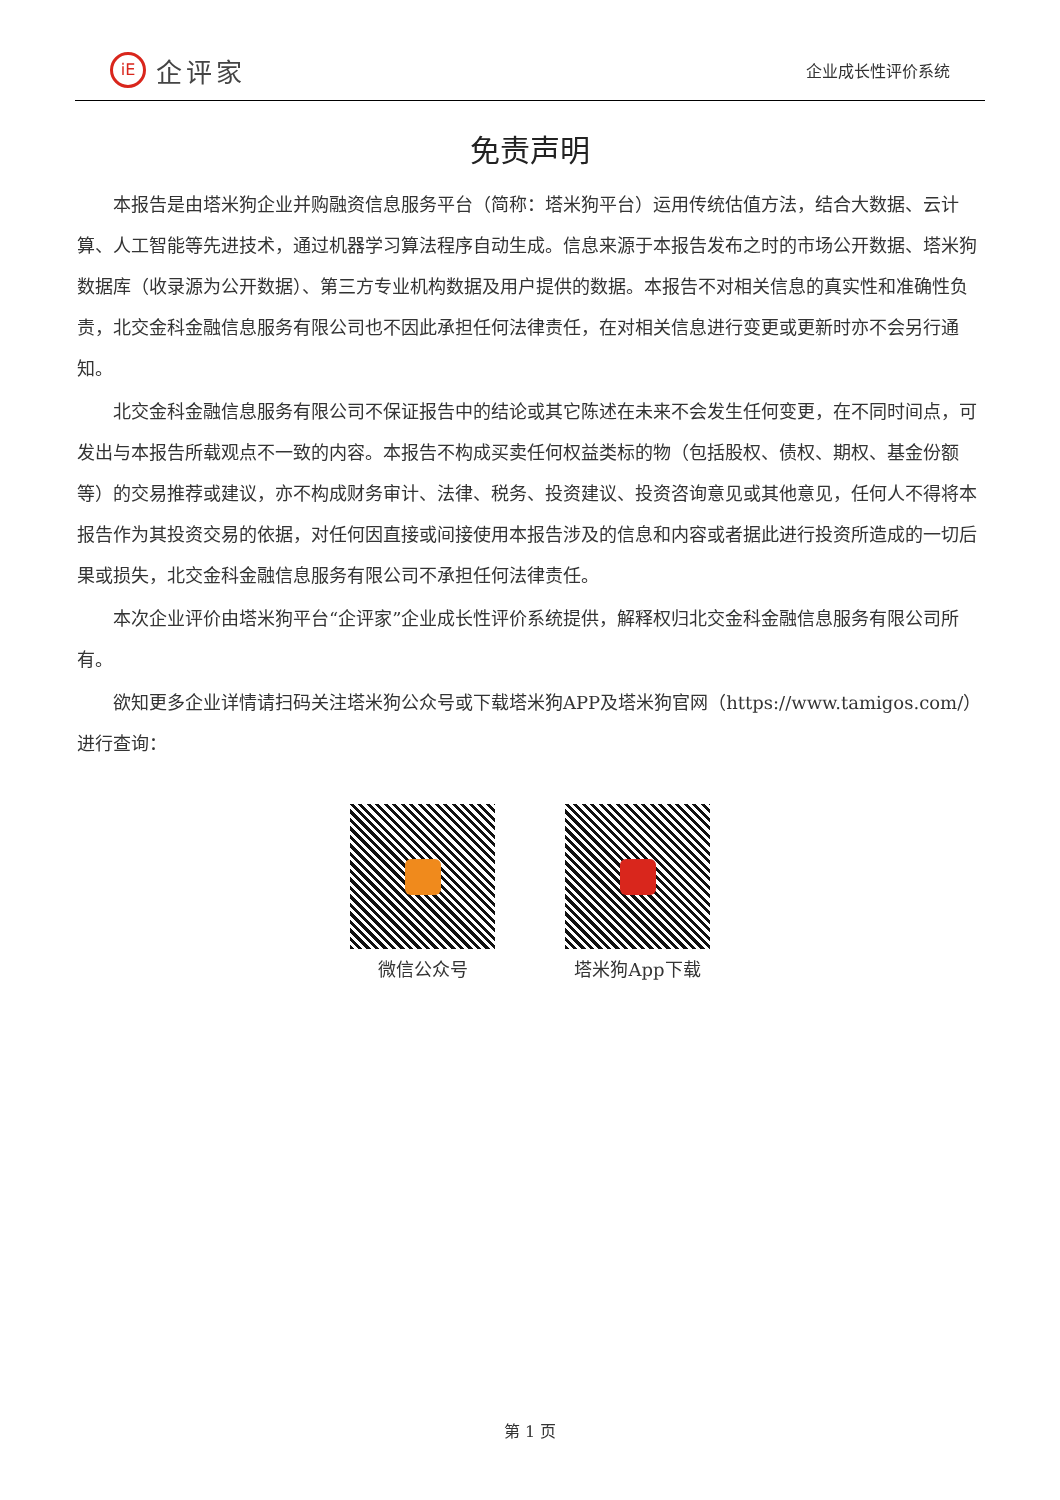iE 企评家
企业成长性评价系统
免责声明
本报告是由塔米狗企业并购融资信息服务平台（简称：塔米狗平台）运用传统估值方法，结合大数据、云计算、人工智能等先进技术，通过机器学习算法程序自动生成。信息来源于本报告发布之时的市场公开数据、塔米狗数据库（收录源为公开数据）、第三方专业机构数据及用户提供的数据。本报告不对相关信息的真实性和准确性负责，北交金科金融信息服务有限公司也不因此承担任何法律责任，在对相关信息进行变更或更新时亦不会另行通知。
北交金科金融信息服务有限公司不保证报告中的结论或其它陈述在未来不会发生任何变更，在不同时间点，可发出与本报告所载观点不一致的内容。本报告不构成买卖任何权益类标的物（包括股权、债权、期权、基金份额等）的交易推荐或建议，亦不构成财务审计、法律、税务、投资建议、投资咨询意见或其他意见，任何人不得将本报告作为其投资交易的依据，对任何因直接或间接使用本报告涉及的信息和内容或者据此进行投资所造成的一切后果或损失，北交金科金融信息服务有限公司不承担任何法律责任。
本次企业评价由塔米狗平台“企评家”企业成长性评价系统提供，解释权归北交金科金融信息服务有限公司所有。
欲知更多企业详情请扫码关注塔米狗公众号或下载塔米狗APP及塔米狗官网（https://www.tamigos.com/）进行查询：
微信公众号 塔米狗App下载
第 1 页